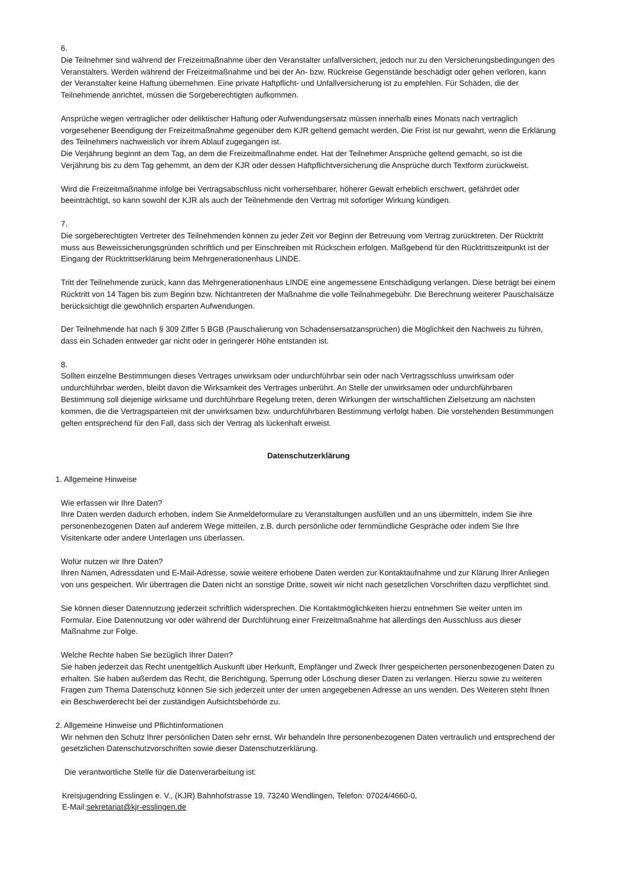6.
Die Teilnehmer sind während der Freizeitmaßnahme über den Veranstalter unfallversichert, jedoch nur zu den Versicherungsbedingungen des Veranstalters. Werden während der Freizeitmaßnahme und bei der An- bzw. Rückreise Gegenstände beschädigt oder gehen verloren, kann der Veranstalter keine Haftung übernehmen. Eine private Haftpflicht- und Unfallversicherung ist zu empfehlen. Für Schäden, die der Teilnehmende anrichtet, müssen die Sorgeberechtigten aufkommen.
Ansprüche wegen vertraglicher oder deliktischer Haftung oder Aufwendungsersatz müssen innerhalb eines Monats nach vertraglich vorgesehener Beendigung der Freizeitmaßnahme gegenüber dem KJR geltend gemacht werden. Die Frist ist nur gewahrt, wenn die Erklärung des Teilnehmers nachweislich vor ihrem Ablauf zugegangen ist.
Die Verjährung beginnt an dem Tag, an dem die Freizeitmaßnahme endet. Hat der Teilnehmer Ansprüche geltend gemacht, so ist die Verjährung bis zu dem Tag gehemmt, an dem der KJR oder dessen Haftpflichtversicherung die Ansprüche durch Textform zurückweist.
Wird die Freizeitmaßnahme infolge bei Vertragsabschluss nicht vorhersehbarer, höherer Gewalt erheblich erschwert, gefährdet oder beeinträchtigt, so kann sowohl der KJR als auch der Teilnehmende den Vertrag mit sofortiger Wirkung kündigen.
7.
Die sorgeberechtigten Vertreter des Teilnehmenden können zu jeder Zeit vor Beginn der Betreuung vom Vertrag zurücktreten. Der Rücktritt muss aus Beweissicherungsgründen schriftlich und per Einschreiben mit Rückschein erfolgen. Maßgebend für den Rücktrittszeitpunkt ist der Eingang der Rücktrittserklärung beim Mehrgenerationenhaus LINDE.
Tritt der Teilnehmende zurück, kann das Mehrgenerationenhaus LINDE eine angemessene Entschädigung verlangen. Diese beträgt bei einem Rücktritt von 14 Tagen bis zum Beginn bzw. Nichtantreten der Maßnahme die volle Teilnahmegebühr. Die Berechnung weiterer Pauschalsätze berücksichtigt die gewöhnlich ersparten Aufwendungen.
Der Teilnehmende hat nach § 309 Ziffer 5 BGB (Pauschalierung von Schadensersatzansprüchen) die Möglichkeit den Nachweis zu führen, dass ein Schaden entweder gar nicht oder in geringerer Höhe entstanden ist.
8.
Sollten einzelne Bestimmungen dieses Vertrages unwirksam oder undurchführbar sein oder nach Vertragsschluss unwirksam oder undurchführbar werden, bleibt davon die Wirksamkeit des Vertrages unberührt. An Stelle der unwirksamen oder undurchführbaren Bestimmung soll diejenige wirksame und durchführbare Regelung treten, deren Wirkungen der wirtschaftlichen Zielsetzung am nächsten kommen, die die Vertragsparteien mit der unwirksamen bzw. undurchführbaren Bestimmung verfolgt haben. Die vorstehenden Bestimmungen gelten entsprechend für den Fall, dass sich der Vertrag als lückenhaft erweist.
Datenschutzerklärung
1. Allgemeine Hinweise
Wie erfassen wir Ihre Daten?
Ihre Daten werden dadurch erhoben, indem Sie Anmeldeformulare zu Veranstaltungen ausfüllen und an uns übermitteln, indem Sie ihre personenbezogenen Daten auf anderem Wege mitteilen, z.B. durch persönliche oder fernmündliche Gespräche oder indem Sie Ihre Visitenkarte oder andere Unterlagen uns überlassen.
Wofür nutzen wir Ihre Daten?
Ihren Namen, Adressdaten und E-Mail-Adresse, sowie weitere erhobene Daten werden zur Kontaktaufnahme und zur Klärung Ihrer Anliegen von uns gespeichert. Wir übertragen die Daten nicht an sonstige Dritte, soweit wir nicht nach gesetzlichen Vorschriften dazu verpflichtet sind.
Sie können dieser Datennutzung jederzeit schriftlich widersprechen. Die Kontaktmöglichkeiten hierzu entnehmen Sie weiter unten im Formular. Eine Datennutzung vor oder während der Durchführung einer Freizeitmaßnahme hat allerdings den Ausschluss aus dieser Maßnahme zur Folge.
Welche Rechte haben Sie bezüglich Ihrer Daten?
Sie haben jederzeit das Recht unentgeltlich Auskunft über Herkunft, Empfänger und Zweck Ihrer gespeicherten personenbezogenen Daten zu erhalten. Sie haben außerdem das Recht, die Berichtigung, Sperrung oder Löschung dieser Daten zu verlangen. Hierzu sowie zu weiteren Fragen zum Thema Datenschutz können Sie sich jederzeit unter der unten angegebenen Adresse an uns wenden. Des Weiteren steht Ihnen ein Beschwerderecht bei der zuständigen Aufsichtsbehörde zu.
2. Allgemeine Hinweise und Pflichtinformationen
Wir nehmen den Schutz Ihrer persönlichen Daten sehr ernst. Wir behandeln Ihre personenbezogenen Daten vertraulich und entsprechend der gesetzlichen Datenschutzvorschriften sowie dieser Datenschutzerklärung.
Die verantwortliche Stelle für die Datenverarbeitung ist:
Kreisjugendring Esslingen e. V., (KJR) Bahnhofstrasse 19, 73240 Wendlingen, Telefon: 07024/4660-0,
E-Mail:sekretariat@kjr-esslingen.de